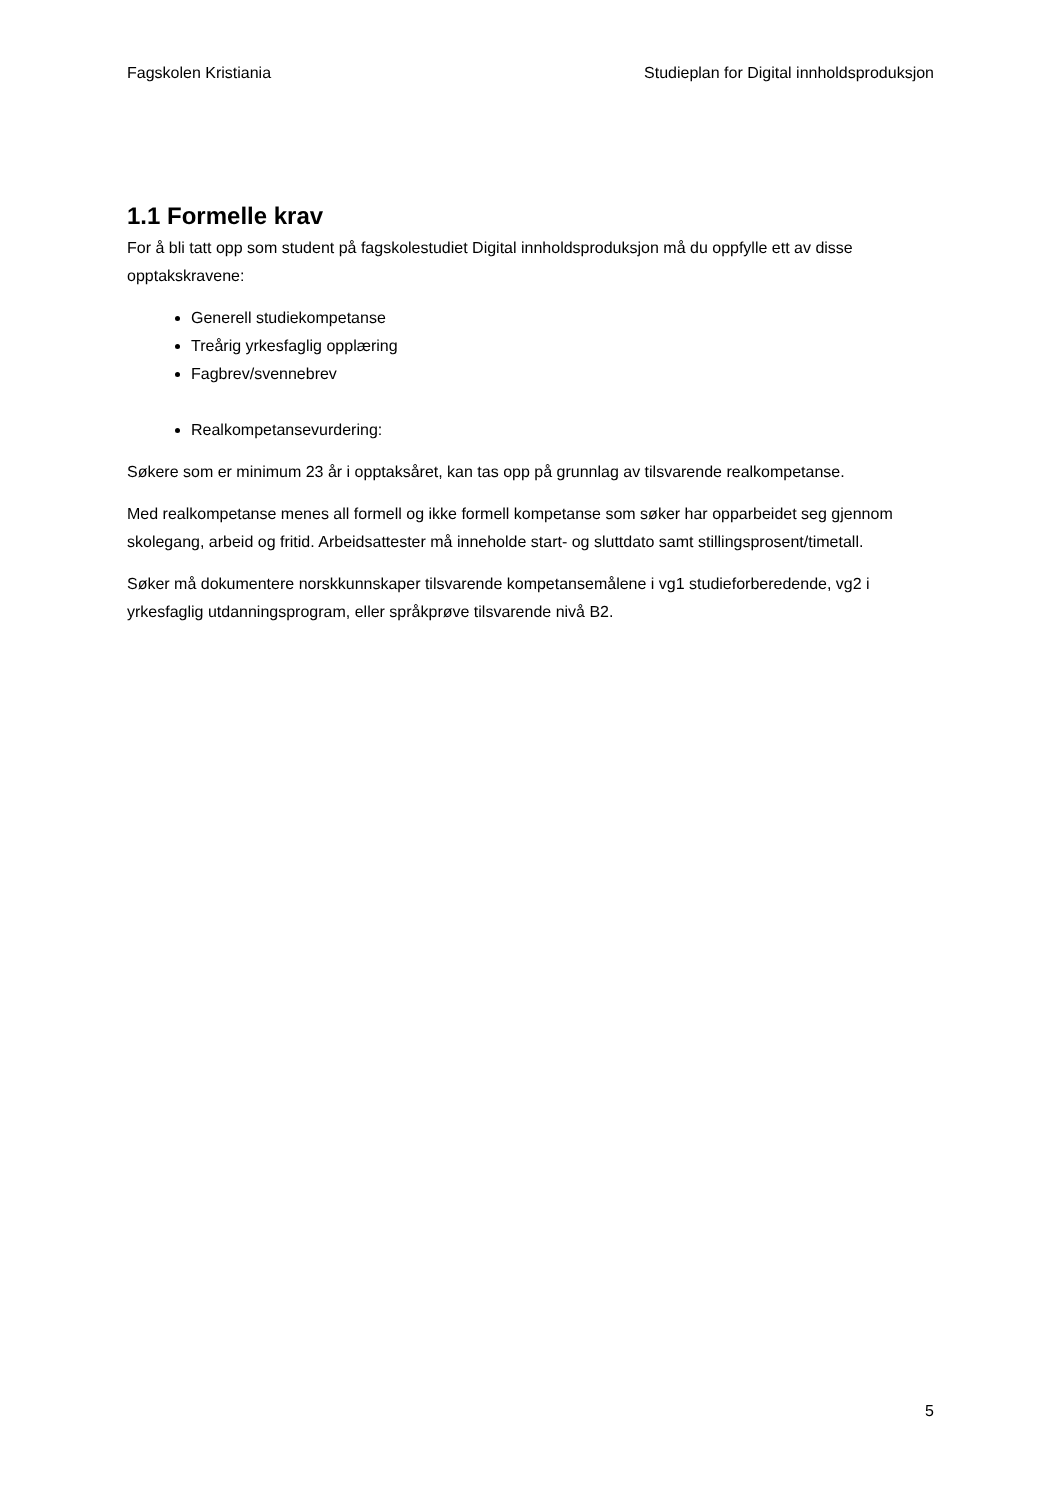Fagskolen Kristiania Studieplan for Digital innholdsproduksjon
1.1 Formelle krav
For å bli tatt opp som student på fagskolestudiet Digital innholdsproduksjon må du oppfylle ett av disse opptakskravene:
Generell studiekompetanse
Treårig yrkesfaglig opplæring
Fagbrev/svennebrev
Realkompetansevurdering:
Søkere som er minimum 23 år i opptaksåret, kan tas opp på grunnlag av tilsvarende realkompetanse.
Med realkompetanse menes all formell og ikke formell kompetanse som søker har opparbeidet seg gjennom skolegang, arbeid og fritid. Arbeidsattester må inneholde start- og sluttdato samt stillingsprosent/timetall.
Søker må dokumentere norskkunnskaper tilsvarende kompetansemålene i vg1 studieforberedende, vg2 i yrkesfaglig utdanningsprogram, eller språkprøve tilsvarende nivå B2.
5